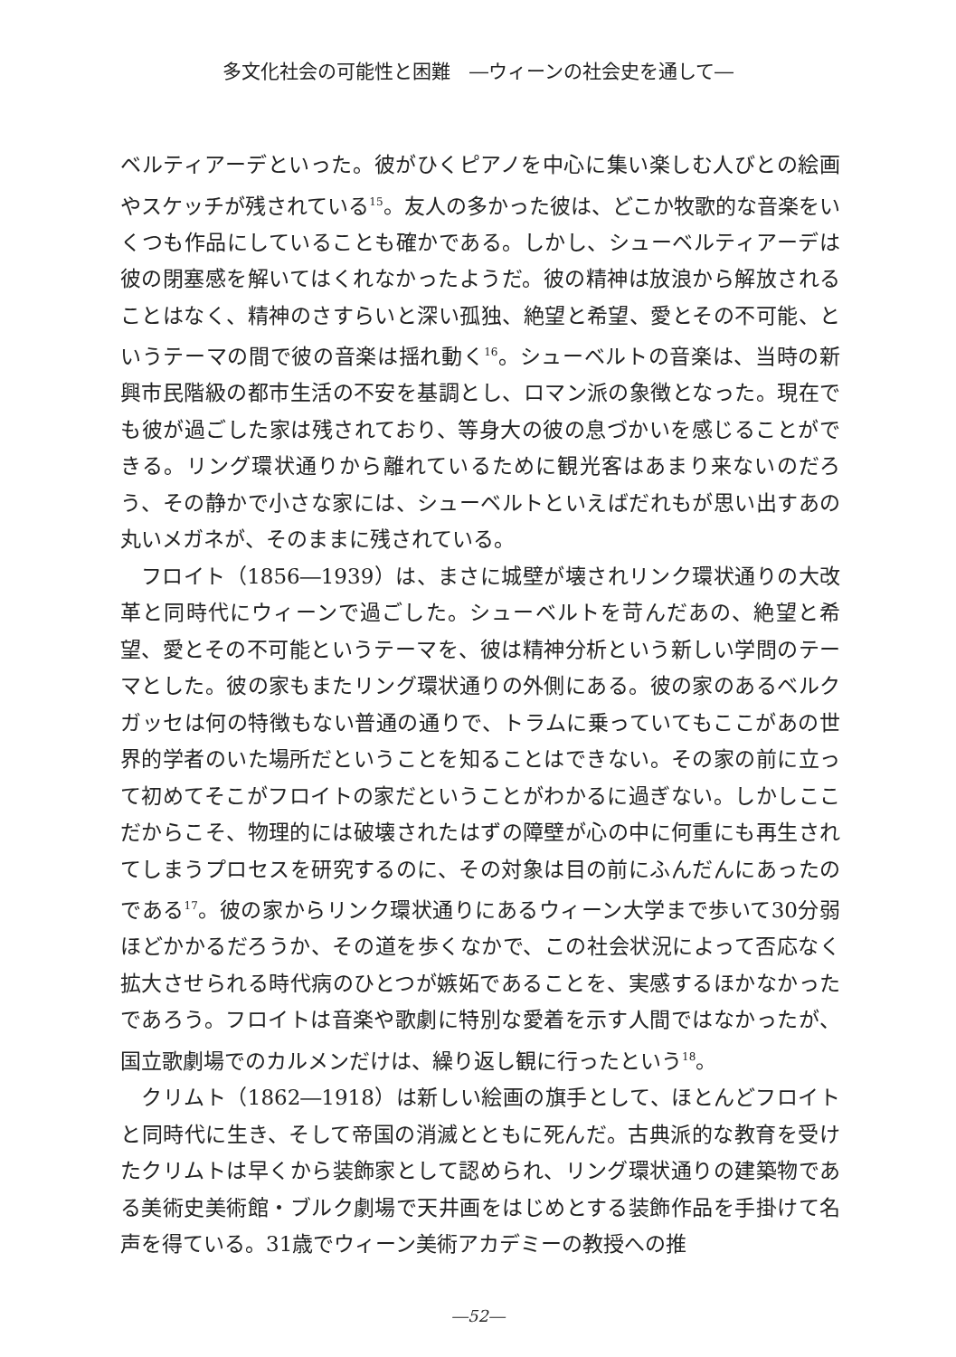多文化社会の可能性と困難　―ウィーンの社会史を通して―
ベルティアーデといった。彼がひくピアノを中心に集い楽しむ人びとの絵画やスケッチが残されている<sup>15</sup>。友人の多かった彼は、どこか牧歌的な音楽をいくつも作品にしていることも確かである。しかし、シューベルティアーデは彼の閉塞感を解いてはくれなかったようだ。彼の精神は放浪から解放されることはなく、精神のさすらいと深い孤独、絶望と希望、愛とその不可能、というテーマの間で彼の音楽は揺れ動く<sup>16</sup>。シューベルトの音楽は、当時の新興市民階級の都市生活の不安を基調とし、ロマン派の象徴となった。現在でも彼が過ごした家は残されており、等身大の彼の息づかいを感じることができる。リング環状通りから離れているために観光客はあまり来ないのだろう、その静かで小さな家には、シューベルトといえばだれもが思い出すあの丸いメガネが、そのままに残されている。
フロイト（1856―1939）は、まさに城壁が壊されリンク環状通りの大改革と同時代にウィーンで過ごした。シューベルトを苛んだあの、絶望と希望、愛とその不可能というテーマを、彼は精神分析という新しい学問のテーマとした。彼の家もまたリング環状通りの外側にある。彼の家のあるベルクガッセは何の特徴もない普通の通りで、トラムに乗っていてもここがあの世界的学者のいた場所だということを知ることはできない。その家の前に立って初めてそこがフロイトの家だということがわかるに過ぎない。しかしここだからこそ、物理的には破壊されたはずの障壁が心の中に何重にも再生されてしまうプロセスを研究するのに、その対象は目の前にふんだんにあったのである<sup>17</sup>。彼の家からリンク環状通りにあるウィーン大学まで歩いて30分弱ほどかかるだろうか、その道を歩くなかで、この社会状況によって否応なく拡大させられる時代病のひとつが嫉妬であることを、実感するほかなかったであろう。フロイトは音楽や歌劇に特別な愛着を示す人間ではなかったが、国立歌劇場でのカルメンだけは、繰り返し観に行ったという<sup>18</sup>。
クリムト（1862―1918）は新しい絵画の旗手として、ほとんどフロイトと同時代に生き、そして帝国の消滅とともに死んだ。古典派的な教育を受けたクリムトは早くから装飾家として認められ、リング環状通りの建築物である美術史美術館・ブルク劇場で天井画をはじめとする装飾作品を手掛けて名声を得ている。31歳でウィーン美術アカデミーの教授への推
―52―